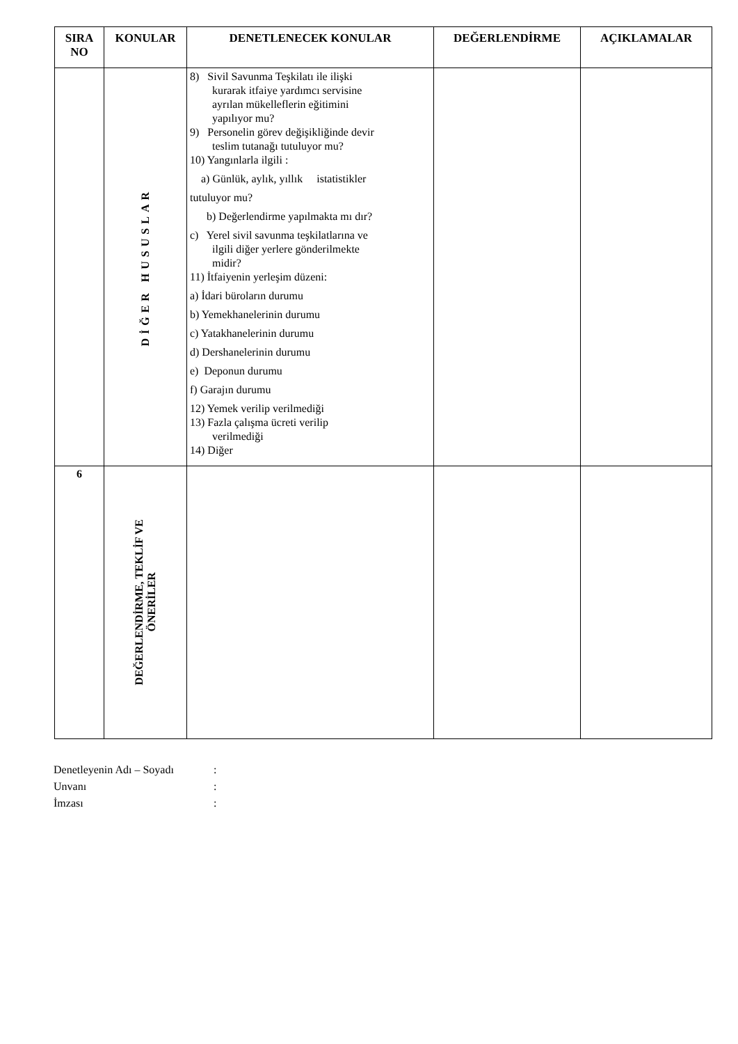| SIRA NO | KONULAR | DENETLENECEK KONULAR | DEĞERLENDİRME | AÇIKLAMALAR |
| --- | --- | --- | --- | --- |
| | DİĞER HUSUSLAR | 8) Sivil Savunma Teşkilatı ile ilişki kurarak itfaiye yardımcı servisine ayrılan mükelleflerin eğitimini yapılıyor mu? 9) Personelin görev değişikliğinde devir teslim tutanağı tutuluyor mu? 10) Yangınlarla ilgili : a) Günlük, aylık, yıllık istatistikler tutuluyor mu? b) Değerlendirme yapılmakta mı dır? c) Yerel sivil savunma teşkilatlarına ve ilgili diğer yerlere gönderilmekte midir? 11) İtfaiyenin yerleşim düzeni: a) İdari büroların durumu b) Yemekhanelerinin durumu c) Yatakhanelerinin durumu d) Dershanelerinin durumu e) Deponun durumu f) Garajın durumu 12) Yemek verilip verilmediği 13) Fazla çalışma ücreti verilip verilmediği 14) Diğer | | |
| 6 | DEĞERLENDİRME, TEKLİF VE ÖNERİLER | | | |
Denetleyenin Adı – Soyadı:
Unvanı:
İmzası: